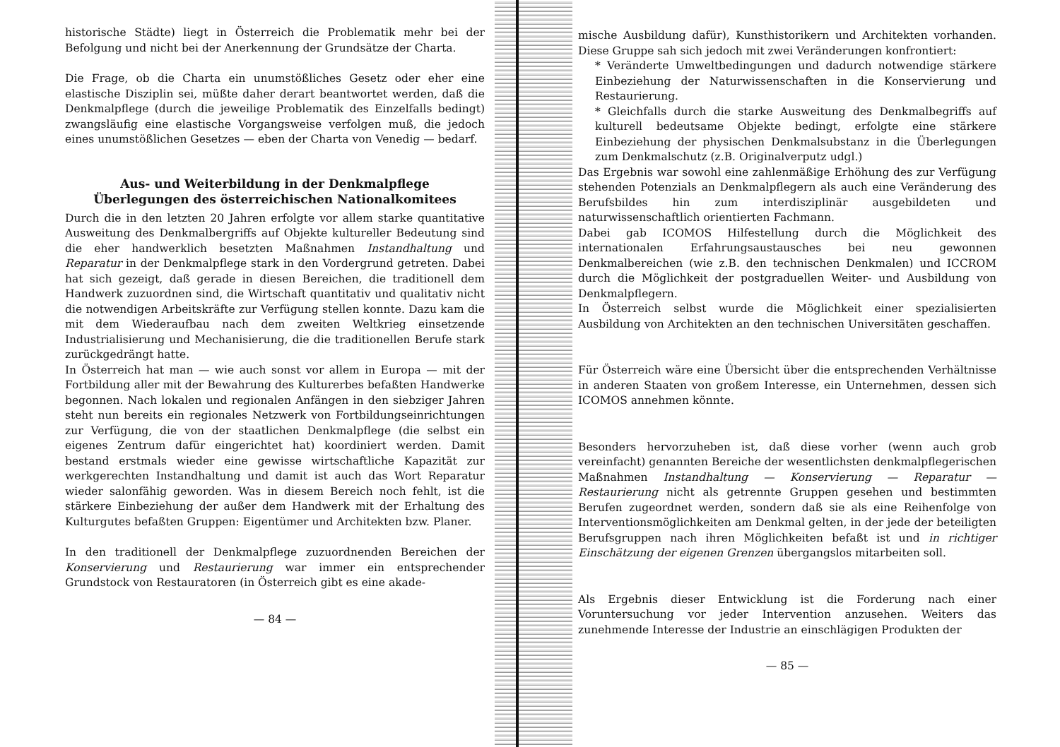historische Städte) liegt in Österreich die Problematik mehr bei der Befolgung und nicht bei der Anerkennung der Grundsätze der Charta.
Die Frage, ob die Charta ein unumstößliches Gesetz oder eher eine elastische Disziplin sei, müßte daher derart beantwortet werden, daß die Denkmalpflege (durch die jeweilige Problematik des Einzelfalls bedingt) zwangsläufig eine elastische Vorgangsweise verfolgen muß, die jedoch eines unumstößlichen Gesetzes — eben der Charta von Venedig — bedarf.
Aus- und Weiterbildung in der Denkmalpflege
Überlegungen des österreichischen Nationalkomitees
Durch die in den letzten 20 Jahren erfolgte vor allem starke quantitative Ausweitung des Denkmalbergriffs auf Objekte kultureller Bedeutung sind die eher handwerklich besetzten Maßnahmen Instandhaltung und Reparatur in der Denkmalpflege stark in den Vordergrund getreten. Dabei hat sich gezeigt, daß gerade in diesen Bereichen, die traditionell dem Handwerk zuzuordnen sind, die Wirtschaft quantitativ und qualitativ nicht die notwendigen Arbeitskräfte zur Verfügung stellen konnte. Dazu kam die mit dem Wiederaufbau nach dem zweiten Weltkrieg einsetzende Industrialisierung und Mechanisierung, die die traditionellen Berufe stark zurückgedrängt hatte.
In Österreich hat man — wie auch sonst vor allem in Europa — mit der Fortbildung aller mit der Bewahrung des Kulturerbes befaßten Handwerke begonnen. Nach lokalen und regionalen Anfängen in den siebziger Jahren steht nun bereits ein regionales Netzwerk von Fortbildungseinrichtungen zur Verfügung, die von der staatlichen Denkmalpflege (die selbst ein eigenes Zentrum dafür eingerichtet hat) koordiniert werden. Damit bestand erstmals wieder eine gewisse wirtschaftliche Kapazität zur werkgerechten Instandhaltung und damit ist auch das Wort Reparatur wieder salonfähig geworden. Was in diesem Bereich noch fehlt, ist die stärkere Einbeziehung der außer dem Handwerk mit der Erhaltung des Kulturgutes befaßten Gruppen: Eigentümer und Architekten bzw. Planer.
In den traditionell der Denkmalpflege zuzuordnenden Bereichen der Konservierung und Restaurierung war immer ein entsprechender Grundstock von Restauratoren (in Österreich gibt es eine akade-
— 84 —
mische Ausbildung dafür), Kunsthistorikern und Architekten vorhanden. Diese Gruppe sah sich jedoch mit zwei Veränderungen konfrontiert:
* Veränderte Umweltbedingungen und dadurch notwendige stärkere Einbeziehung der Naturwissenschaften in die Konservierung und Restaurierung.
* Gleichfalls durch die starke Ausweitung des Denkmalbegriffs auf kulturell bedeutsame Objekte bedingt, erfolgte eine stärkere Einbeziehung der physischen Denkmalsubstanz in die Überlegungen zum Denkmalschutz (z.B. Originalverputz udgl.)
Das Ergebnis war sowohl eine zahlenmäßige Erhöhung des zur Verfügung stehenden Potenzials an Denkmalpflegern als auch eine Veränderung des Berufsbildes hin zum interdisziplinär ausgebildeten und naturwissenschaftlich orientierten Fachmann.
Dabei gab ICOMOS Hilfestellung durch die Möglichkeit des internationalen Erfahrungsaustausches bei neu gewonnen Denkmalbereichen (wie z.B. den technischen Denkmalen) und ICCROM durch die Möglichkeit der postgraduellen Weiter- und Ausbildung von Denkmalpflegern.
In Österreich selbst wurde die Möglichkeit einer spezialisierten Ausbildung von Architekten an den technischen Universitäten geschaffen.
Für Österreich wäre eine Übersicht über die entsprechenden Verhältnisse in anderen Staaten von großem Interesse, ein Unternehmen, dessen sich ICOMOS annehmen könnte.
Besonders hervorzuheben ist, daß diese vorher (wenn auch grob vereinfacht) genannten Bereiche der wesentlichsten denkmalpflegerischen Maßnahmen Instandhaltung — Konservierung — Reparatur — Restaurierung nicht als getrennte Gruppen gesehen und bestimmten Berufen zugeordnet werden, sondern daß sie als eine Reihenfolge von Interventionsmöglichkeiten am Denkmal gelten, in der jede der beteiligten Berufsgruppen nach ihren Möglichkeiten befaßt ist und in richtiger Einschätzung der eigenen Grenzen übergangslos mitarbeiten soll.
Als Ergebnis dieser Entwicklung ist die Forderung nach einer Voruntersuchung vor jeder Intervention anzusehen. Weiters das zunehmende Interesse der Industrie an einschlägigen Produkten der
— 85 —